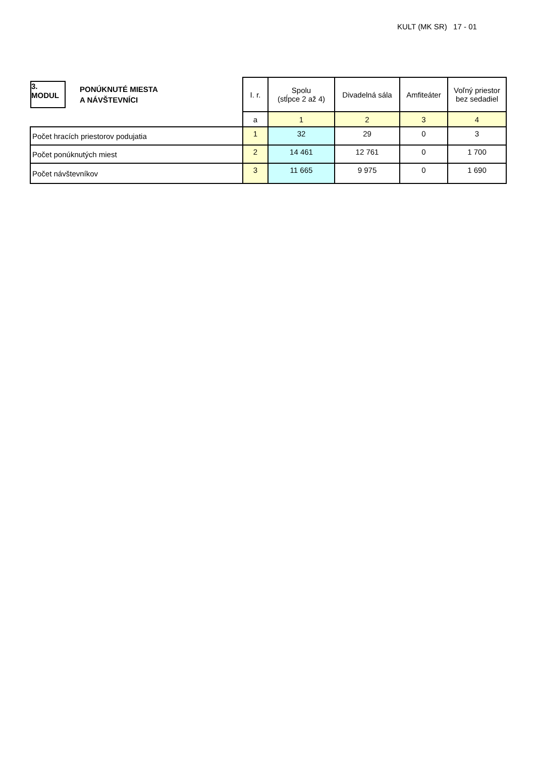KULT (MK SR) 17 - 01
| 3. MODUL PONÚKNUTÉ MIESTA A NÁVŠTEVNÍCI | I. r. | Spolu (stĺpce 2 až 4) | Divadelná sála | Amfiteáter | Voľný priestor bez sedadiel |
| | a | 1 | 2 | 3 | 4 |
| Počet hracích priestorov podujatia | 1 | 32 | 29 | 0 | 3 |
| Počet ponúknutých miest | 2 | 14 461 | 12 761 | 0 | 1 700 |
| Počet návštevníkov | 3 | 11 665 | 9 975 | 0 | 1 690 |